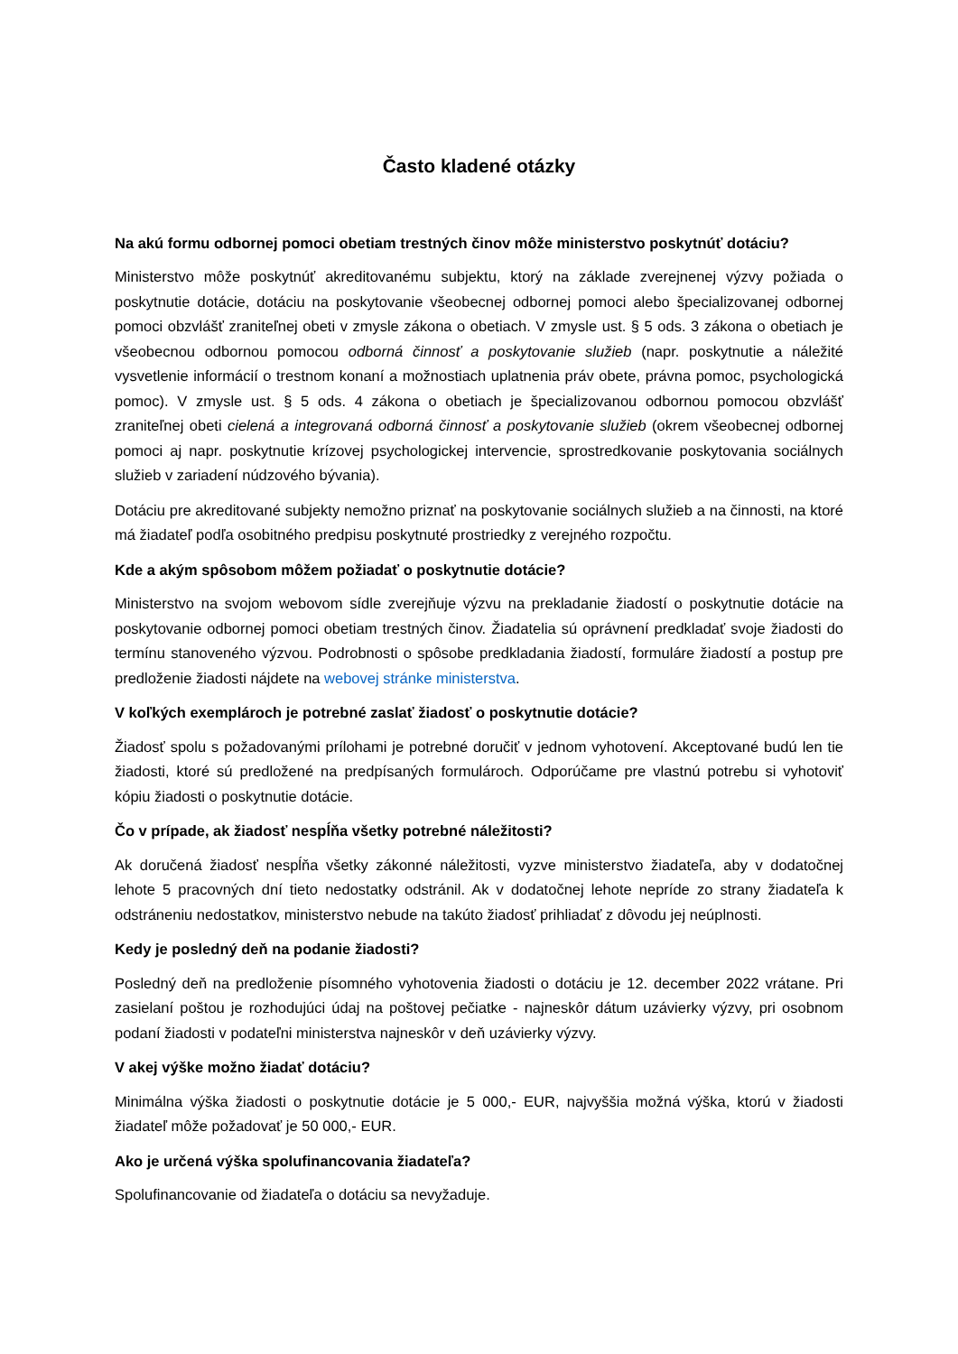Často kladené otázky
Na akú formu odbornej pomoci obetiam trestných činov môže ministerstvo poskytnúť dotáciu?
Ministerstvo môže poskytnúť akreditovanému subjektu, ktorý na základe zverejnenej výzvy požiada o poskytnutie dotácie, dotáciu na poskytovanie všeobecnej odbornej pomoci alebo špecializovanej odbornej pomoci obzvlášť zraniteľnej obeti v zmysle zákona o obetiach. V zmysle ust. § 5 ods. 3 zákona o obetiach je všeobecnou odbornou pomocou odborná činnosť a poskytovanie služieb (napr. poskytnutie a náležité vysvetlenie informácií o trestnom konaní a možnostiach uplatnenia práv obete, právna pomoc, psychologická pomoc). V zmysle ust. § 5 ods. 4 zákona o obetiach je špecializovanou odbornou pomocou obzvlášť zraniteľnej obeti cielená a integrovaná odborná činnosť a poskytovanie služieb (okrem všeobecnej odbornej pomoci aj napr. poskytnutie krízovej psychologickej intervencie, sprostredkovanie poskytovania sociálnych služieb v zariadení núdzového bývania).
Dotáciu pre akreditované subjekty nemožno priznať na poskytovanie sociálnych služieb a na činnosti, na ktoré má žiadateľ podľa osobitného predpisu poskytnuté prostriedky z verejného rozpočtu.
Kde a akým spôsobom môžem požiadať o poskytnutie dotácie?
Ministerstvo na svojom webovom sídle zverejňuje výzvu na prekladanie žiadostí o poskytnutie dotácie na poskytovanie odbornej pomoci obetiam trestných činov. Žiadatelia sú oprávnení predkladať svoje žiadosti do termínu stanoveného výzvou. Podrobnosti o spôsobe predkladania žiadostí, formuláre žiadostí a postup pre predloženie žiadosti nájdete na webovej stránke ministerstva.
V koľkých exemplároch je potrebné zaslať žiadosť o poskytnutie dotácie?
Žiadosť spolu s požadovanými prílohami je potrebné doručiť v jednom vyhotovení. Akceptované budú len tie žiadosti, ktoré sú predložené na predpísaných formulároch. Odporúčame pre vlastnú potrebu si vyhotoviť kópiu žiadosti o poskytnutie dotácie.
Čo v prípade, ak žiadosť nespĺňa všetky potrebné náležitosti?
Ak doručená žiadosť nespĺňa všetky zákonné náležitosti, vyzve ministerstvo žiadateľa, aby v dodatočnej lehote 5 pracovných dní tieto nedostatky odstránil. Ak v dodatočnej lehote nepríde zo strany žiadateľa k odstráneniu nedostatkov, ministerstvo nebude na takúto žiadosť prihliadať z dôvodu jej neúplnosti.
Kedy je posledný deň na podanie žiadosti?
Posledný deň na predloženie písomného vyhotovenia žiadosti o dotáciu je 12. december 2022 vrátane. Pri zasielaní poštou je rozhodujúci údaj na poštovej pečiatke - najneskôr dátum uzávierky výzvy, pri osobnom podaní žiadosti v podateľni ministerstva najneskôr v deň uzávierky výzvy.
V akej výške možno žiadať dotáciu?
Minimálna výška žiadosti o poskytnutie dotácie je 5 000,- EUR, najvyššia možná výška, ktorú v žiadosti žiadateľ môže požadovať je 50 000,- EUR.
Ako je určená výška spolufinancovania žiadateľa?
Spolufinancovanie od žiadateľa o dotáciu sa nevyžaduje.